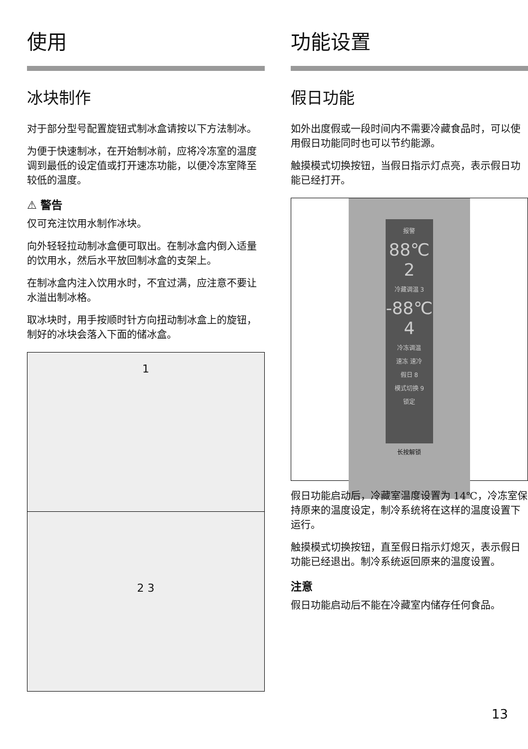使用
冰块制作
对于部分型号配置旋钮式制冰盒请按以下方法制冰。
为便于快速制冰，在开始制冰前，应将冷冻室的温度调到最低的设定值或打开速冻功能，以便冷冻室降至较低的温度。
⚠ 警告
仅可充注饮用水制作冰块。
向外轻轻拉动制冰盒便可取出。在制冰盒内倒入适量的饮用水，然后水平放回制冰盒的支架上。
在制冰盒内注入饮用水时，不宜过满，应注意不要让水溢出制冰格。
取冰块时，用手按顺时针方向扭动制冰盒上的旋钮，制好的冰块会落入下面的储冰盒。
1
2 3
功能设置
假日功能
如外出度假或一段时间内不需要冷藏食品时，可以使用假日功能同时也可以节约能源。
触摸模式切换按钮，当假日指示灯点亮，表示假日功能已经打开。
报警
88℃ 2
冷藏调温 3
-88℃ 4
冷冻调温
速冻 速冷
假日 8
模式切换 9
锁定
长按解锁
假日功能启动后，冷藏室温度设置为 14℃，冷冻室保持原来的温度设定，制冷系统将在这样的温度设置下运行。
触摸模式切换按钮，直至假日指示灯熄灭，表示假日功能已经退出。制冷系统返回原来的温度设置。
注意
假日功能启动后不能在冷藏室内储存任何食品。
13